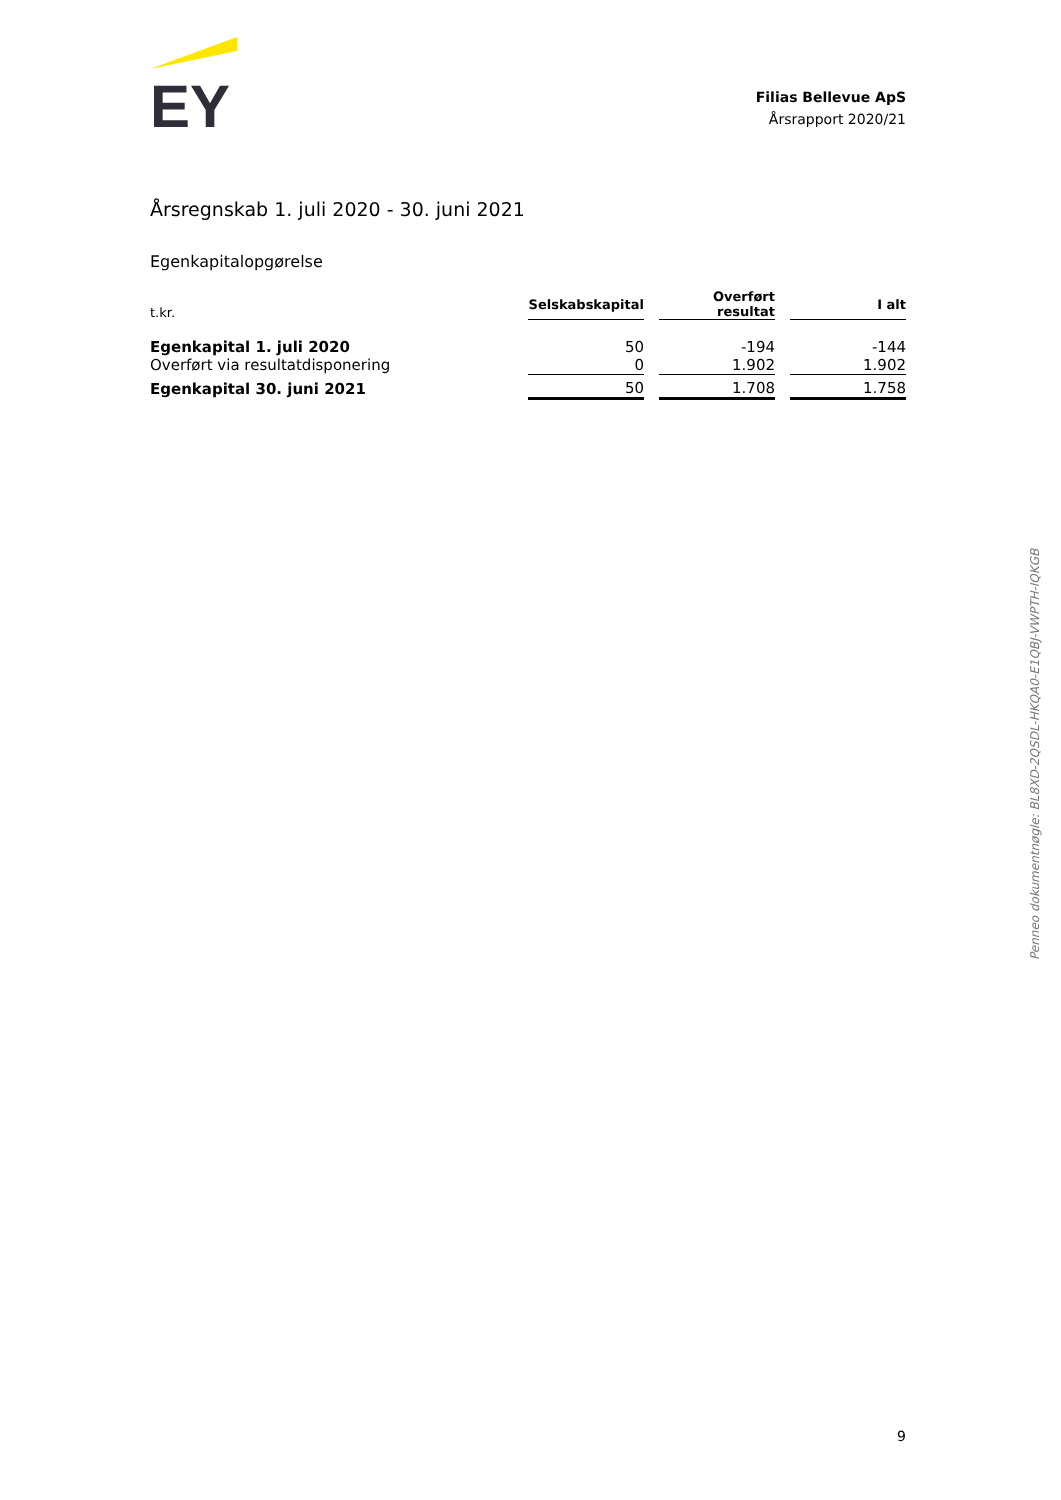EY
Filias Bellevue ApS
Årsrapport 2020/21
Årsregnskab 1. juli 2020 - 30. juni 2021
Egenkapitalopgørelse
| t.kr. | Selskabskapital | Overført resultat | I alt |
| --- | --- | --- | --- |
| Egenkapital 1. juli 2020 | 50 | -194 | -144 |
| Overført via resultatdisponering | 0 | 1.902 | 1.902 |
| Egenkapital 30. juni 2021 | 50 | 1.708 | 1.758 |
Penneo dokumentnøgle: BL8XD-2QSDL-HKQA0-E1QBJ-VWPTH-IQKGB
9